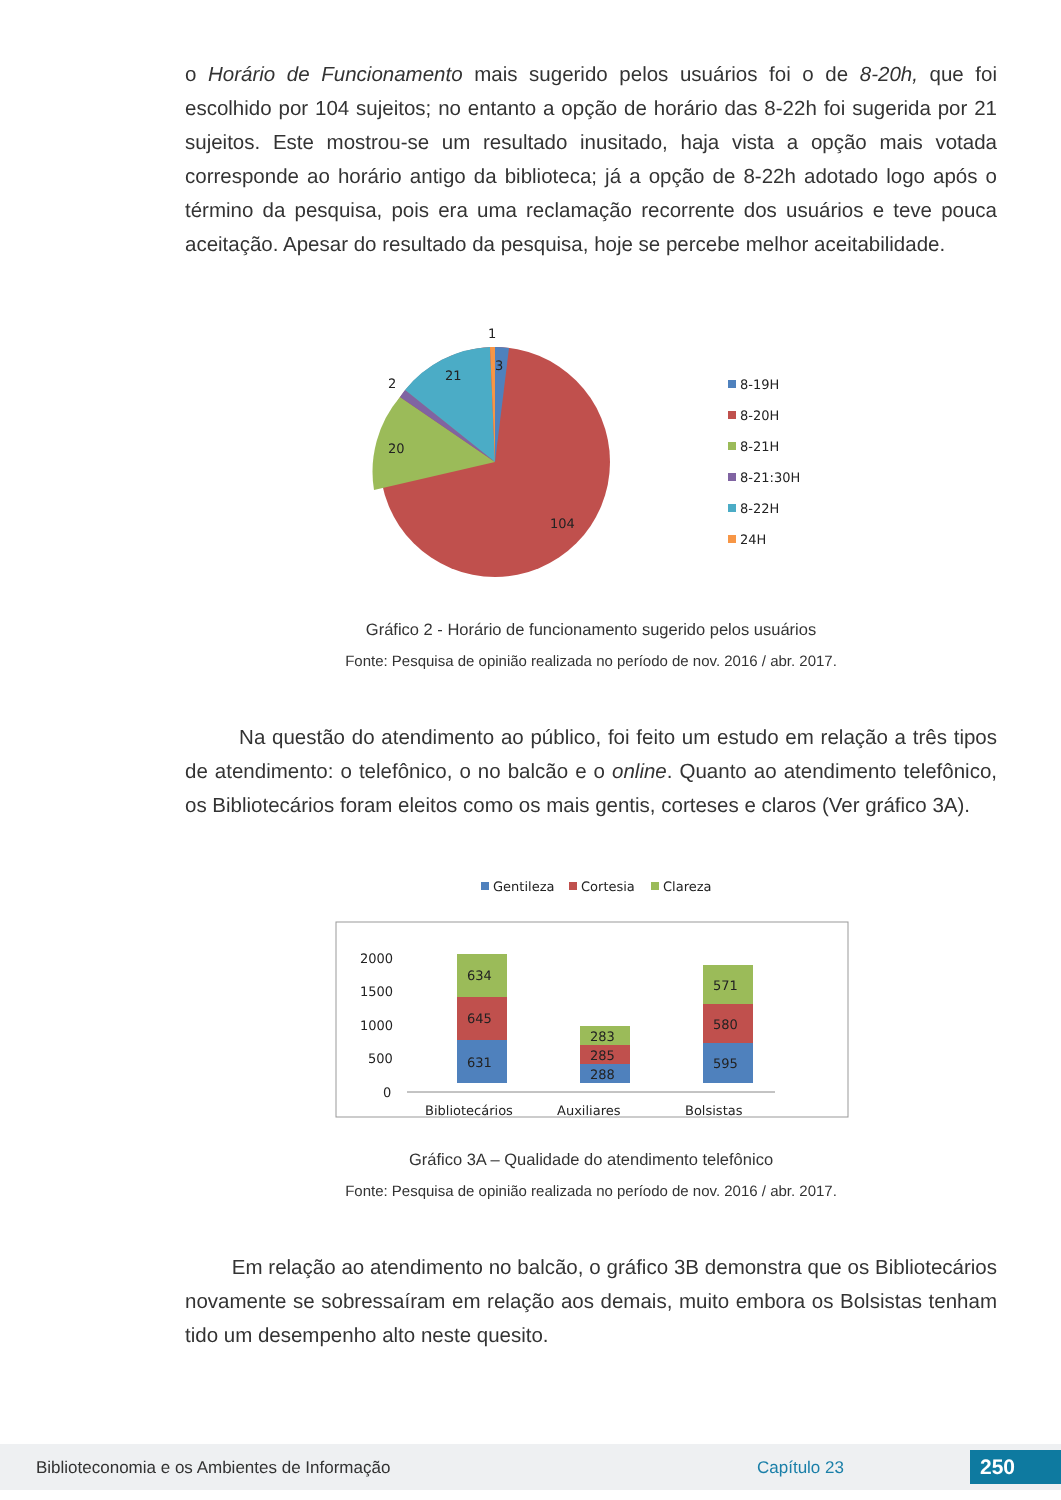o Horário de Funcionamento mais sugerido pelos usuários foi o de 8-20h, que foi escolhido por 104 sujeitos; no entanto a opção de horário das 8-22h foi sugerida por 21 sujeitos. Este mostrou-se um resultado inusitado, haja vista a opção mais votada corresponde ao horário antigo da biblioteca; já a opção de 8-22h adotado logo após o término da pesquisa, pois era uma reclamação recorrente dos usuários e teve pouca aceitação. Apesar do resultado da pesquisa, hoje se percebe melhor aceitabilidade.
1
3
2
21
20
104
8-19H
8-20H
8-21H
8-21:30H
8-22H
24H
Gráfico 2 - Horário de funcionamento sugerido pelos usuários
Fonte: Pesquisa de opinião realizada no período de nov. 2016 / abr. 2017.
Na questão do atendimento ao público, foi feito um estudo em relação a três tipos de atendimento: o telefônico, o no balcão e o online. Quanto ao atendimento telefônico, os Bibliotecários foram eleitos como os mais gentis, corteses e claros (Ver gráfico 3A).
Gentileza
Cortesia
Clareza
2000
1500
1000
500
0
631
645
634
288
285
283
595
580
571
Bibliotecários
Auxiliares
Bolsistas
Gráfico 3A – Qualidade do atendimento telefônico
Fonte: Pesquisa de opinião realizada no período de nov. 2016 / abr. 2017.
Em relação ao atendimento no balcão, o gráfico 3B demonstra que os Bibliotecários novamente se sobressaíram em relação aos demais, muito embora os Bolsistas tenham tido um desempenho alto neste quesito.
Biblioteconomia e os Ambientes de Informação Capítulo 23 250